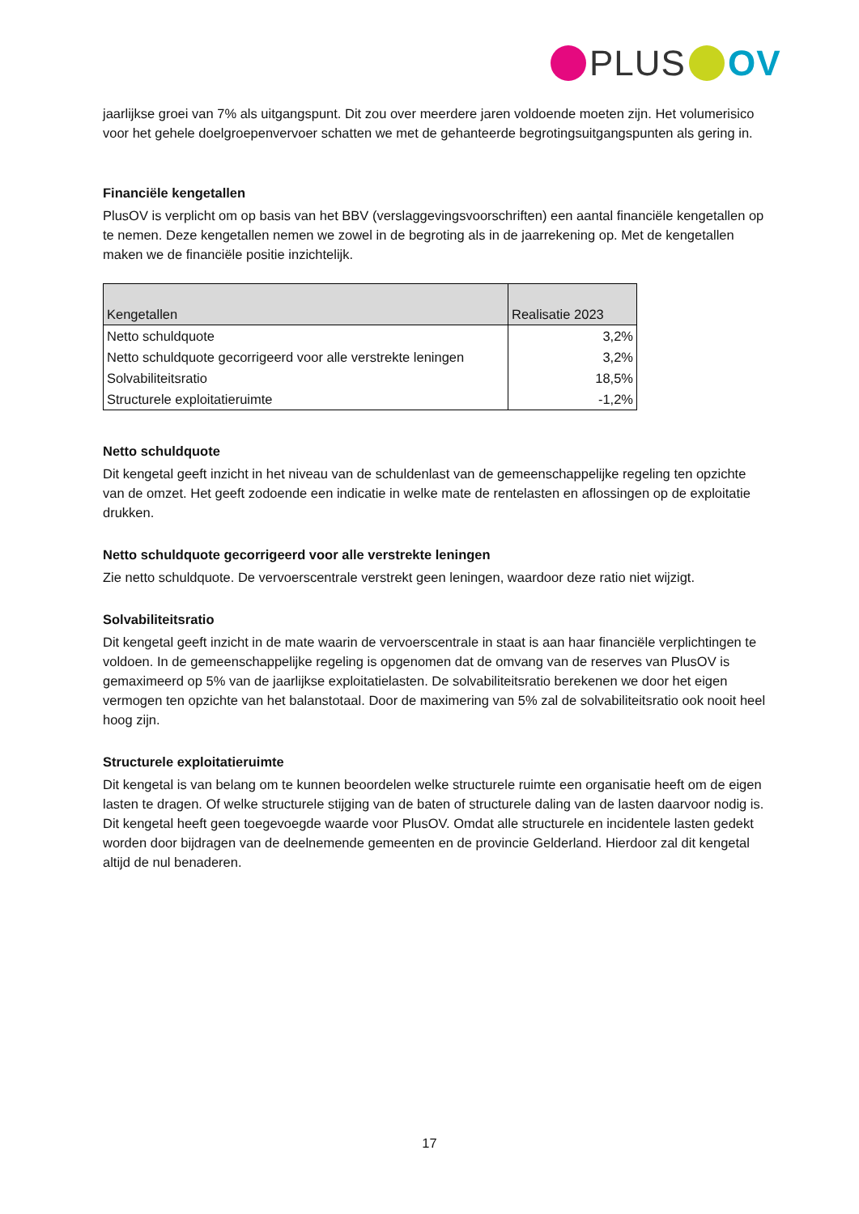PLUS OV
jaarlijkse groei van 7% als uitgangspunt. Dit zou over meerdere jaren voldoende moeten zijn. Het volumerisico voor het gehele doelgroepenvervoer schatten we met de gehanteerde begrotingsuitgangspunten als gering in.
Financiële kengetallen
PlusOV is verplicht om op basis van het BBV (verslaggevingsvoorschriften) een aantal financiële kengetallen op te nemen. Deze kengetallen nemen we zowel in de begroting als in de jaarrekening op. Met de kengetallen maken we de financiële positie inzichtelijk.
| Kengetallen | Realisatie 2023 |
| --- | --- |
| Netto schuldquote | 3,2% |
| Netto schuldquote gecorrigeerd voor alle verstrekte leningen | 3,2% |
| Solvabiliteitsratio | 18,5% |
| Structurele exploitatieruimte | -1,2% |
Netto schuldquote
Dit kengetal geeft inzicht in het niveau van de schuldenlast van de gemeenschappelijke regeling ten opzichte van de omzet. Het geeft zodoende een indicatie in welke mate de rentelasten en aflossingen op de exploitatie drukken.
Netto schuldquote gecorrigeerd voor alle verstrekte leningen
Zie netto schuldquote. De vervoerscentrale verstrekt geen leningen, waardoor deze ratio niet wijzigt.
Solvabiliteitsratio
Dit kengetal geeft inzicht in de mate waarin de vervoerscentrale in staat is aan haar financiële verplichtingen te voldoen. In de gemeenschappelijke regeling is opgenomen dat de omvang van de reserves van PlusOV is gemaximeerd op 5% van de jaarlijkse exploitatielasten. De solvabiliteitsratio berekenen we door het eigen vermogen ten opzichte van het balanstotaal. Door de maximering van 5% zal de solvabiliteitsratio ook nooit heel hoog zijn.
Structurele exploitatieruimte
Dit kengetal is van belang om te kunnen beoordelen welke structurele ruimte een organisatie heeft om de eigen lasten te dragen. Of welke structurele stijging van de baten of structurele daling van de lasten daarvoor nodig is. Dit kengetal heeft geen toegevoegde waarde voor PlusOV. Omdat alle structurele en incidentele lasten gedekt worden door bijdragen van de deelnemende gemeenten en de provincie Gelderland. Hierdoor zal dit kengetal altijd de nul benaderen.
17